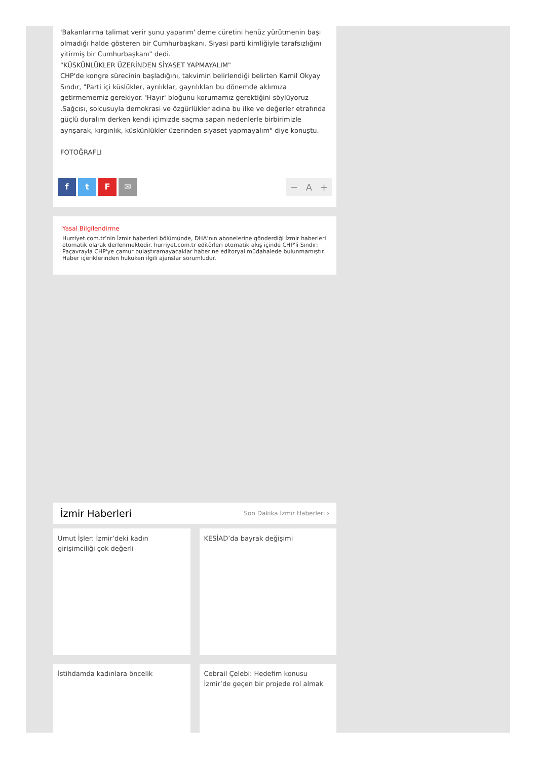'Bakanlarıma talimat verir şunu yaparım' deme cüretini henüz yürütmenin başı olmadığı halde gösteren bir Cumhurbaşkanı. Siyasi parti kimliğiyle tarafsızlığını yitirmiş bir Cumhurbaşkanı" dedi.
"KÜSKÜNLÜKLER ÜZERİNDEN SİYASET YAPMAYALIM"
CHP'de kongre sürecinin başladığını, takvimin belirlendiği belirten Kamil Okyay Sındır, "Parti içi küslükler, ayrılıklar, gayrılıkları bu dönemde aklımıza getirmememiz gerekiyor. 'Hayır' bloğunu korumamız gerektiğini söylüyoruz .Sağcısı, solcusuyla demokrasi ve özgürlükler adına bu ilke ve değerler etrafında güçlü duralım derken kendi içimizde saçma sapan nedenlerle birbirimizle ayrışarak, kırgınlık, küskünlükler üzerinden siyaset yapmayalım" diye konuştu.
FOTOĞRAFLI
ftF ✉
− A +
Yasal Bilgilendirme
Hurriyet.com.tr’nin İzmir haberleri bölümünde, DHA’nın abonelerine gönderdiği İzmir haberleri otomatik olarak derlenmektedir. hurriyet.com.tr editörleri otomatik akış içinde CHP'li Sındır: Paçavrayla CHP'ye çamur bulaştıramayacaklar haberine editoryal müdahalede bulunmamıştır. Haber içeriklerinden hukuken ilgili ajanslar sorumludur.
İzmir Haberleri
Son Dakika İzmir Haberleri ›
Umut İşler: İzmir’deki kadın girişimciliği çok değerli
KESİAD’da bayrak değişimi
İstihdamda kadınlara öncelik
Cebrail Çelebi: Hedefim konusu İzmir’de geçen bir projede rol almak